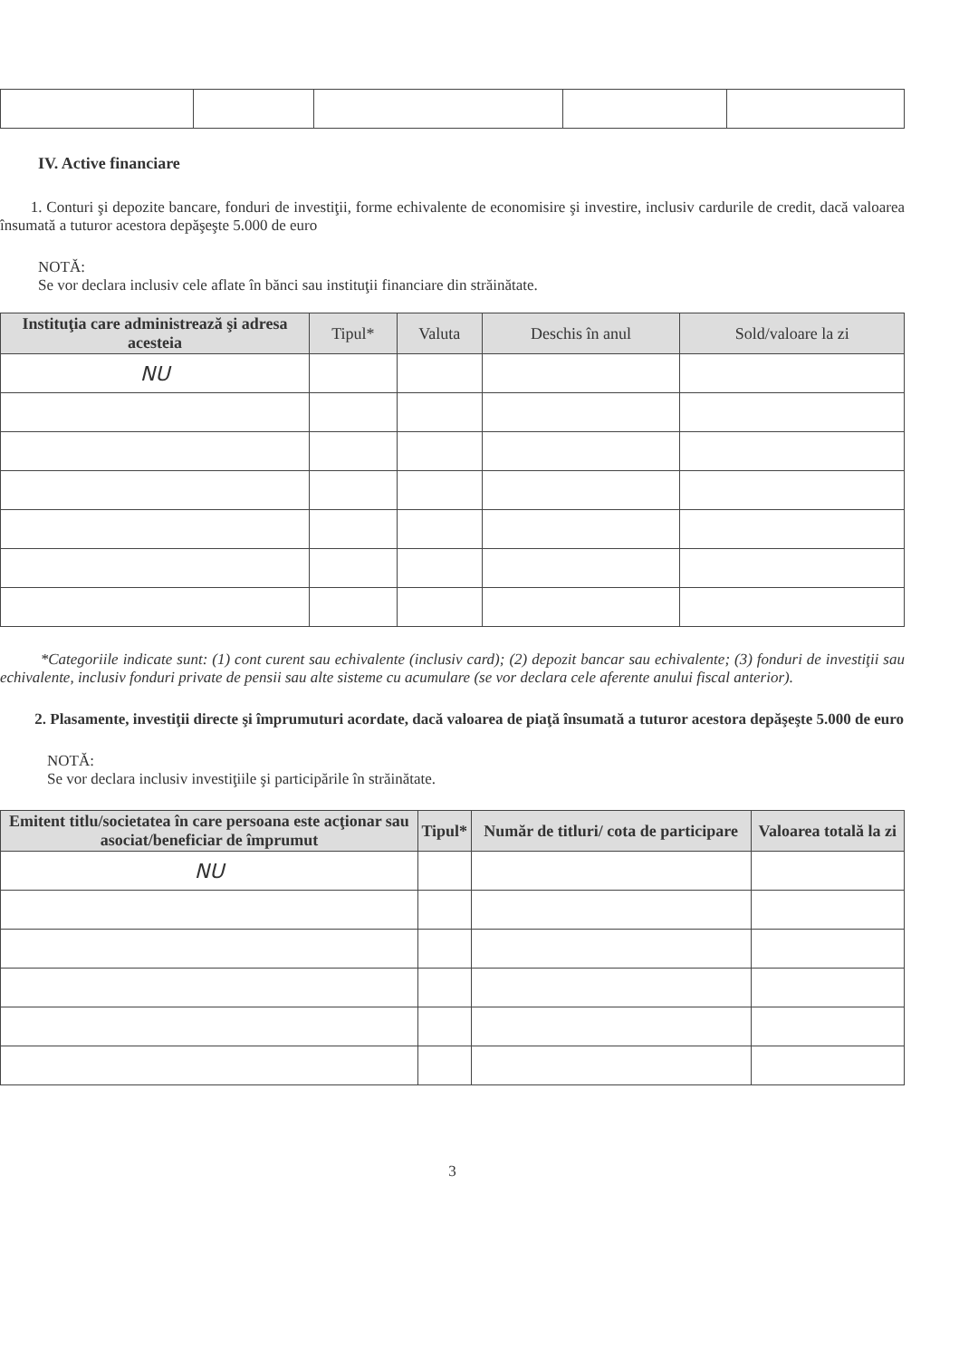IV. Active financiare
1. Conturi şi depozite bancare, fonduri de investiţii, forme echivalente de economisire şi investire, inclusiv cardurile de credit, dacă valoarea însumată a tuturor acestora depăşeşte 5.000 de euro
NOTĂ:
Se vor declara inclusiv cele aflate în bănci sau instituţii financiare din străinătate.
| Instituţia care administrează şi adresa acesteia | Tipul* | Valuta | Deschis în anul | Sold/valoare la zi |
| --- | --- | --- | --- | --- |
| NU | | | | |
*Categoriile indicate sunt: (1) cont curent sau echivalente (inclusiv card); (2) depozit bancar sau echivalente; (3) fonduri de investiţii sau echivalente, inclusiv fonduri private de pensii sau alte sisteme cu acumulare (se vor declara cele aferente anului fiscal anterior).
2. Plasamente, investiţii directe şi împrumuturi acordate, dacă valoarea de piaţă însumată a tuturor acestora depăşeşte 5.000 de euro
NOTĂ:
Se vor declara inclusiv investiţiile şi participările în străinătate.
| Emitent titlu/societatea în care persoana este acţionar sau asociat/beneficiar de împrumut | Tipul* | Număr de titluri/ cota de participare | Valoarea totală la zi |
| --- | --- | --- | --- |
| NU | | | |
3